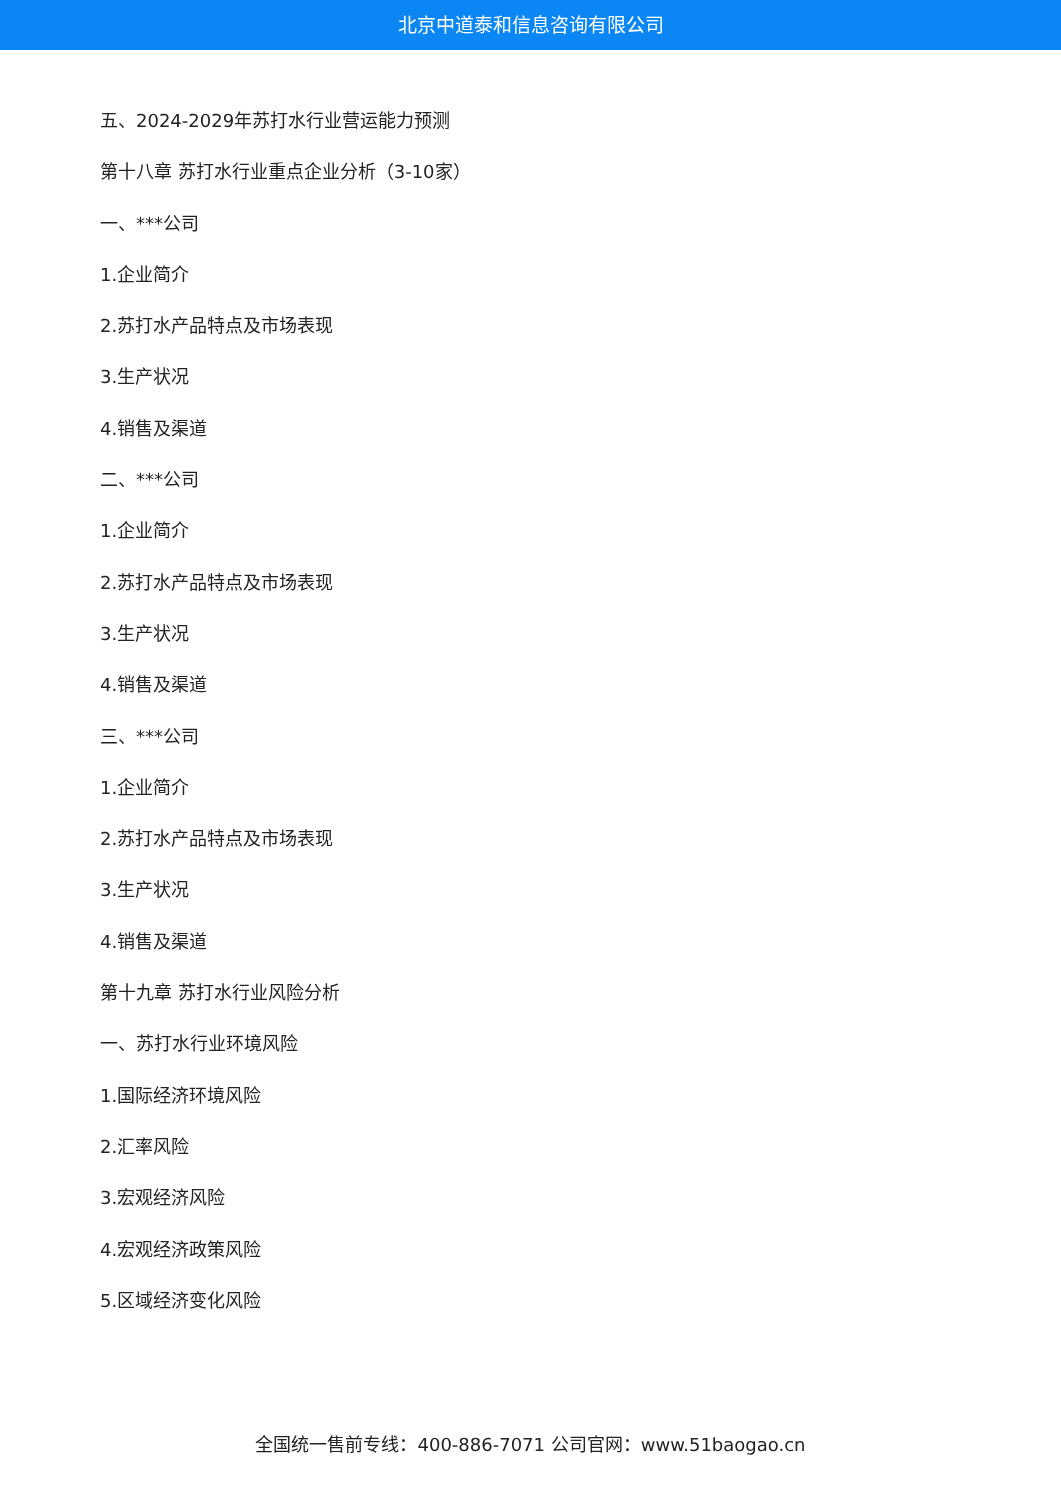北京中道泰和信息咨询有限公司
五、2024-2029年苏打水行业营运能力预测
第十八章 苏打水行业重点企业分析（3-10家）
一、***公司
1.企业简介
2.苏打水产品特点及市场表现
3.生产状况
4.销售及渠道
二、***公司
1.企业简介
2.苏打水产品特点及市场表现
3.生产状况
4.销售及渠道
三、***公司
1.企业简介
2.苏打水产品特点及市场表现
3.生产状况
4.销售及渠道
第十九章 苏打水行业风险分析
一、苏打水行业环境风险
1.国际经济环境风险
2.汇率风险
3.宏观经济风险
4.宏观经济政策风险
5.区域经济变化风险
全国统一售前专线：400-886-7071 公司官网：www.51baogao.cn